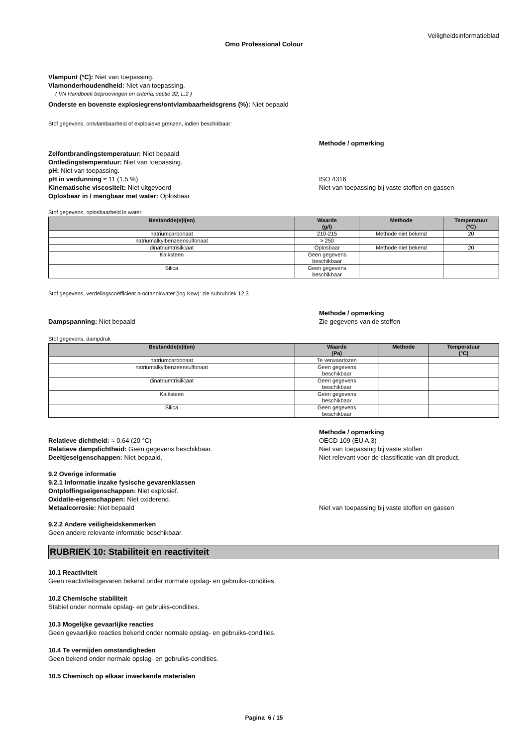Veiligheidsinformatieblad
Omo Professional Colour
Vlampunt (°C): Niet van toepassing.
Vlamonderhoudendheid: Niet van toepassing.
( VN Handboek beproevingen en criteria, sectie 32, L.2 )
Onderste en bovenste explosiegrens/ontvlambaarheidsgrens (%): Niet bepaald
Stof gegevens, ontvlambaarheid of explosieve grenzen, indien beschikbaar:
Methode / opmerking
Zelfontbrandingstemperatuur: Niet bepaald
Ontledingstemperatuur: Niet van toepassing.
pH: Niet van toepassing.
pH in verdunning ≈ 11 (1.5 %) ISO 4316
Kinematische viscositeit: Niet uitgevoerd Niet van toepassing bij vaste stoffen en gassen
Oplosbaar in / mengbaar met water: Oplosbaar
Stof gegevens, oplosbaarheid in water:
| Bestandde(e)l(en) | Waarde (g/l) | Methode | Temperatuur (°C) |
| --- | --- | --- | --- |
| natriumcarbonaat | 210-215 | Methode niet bekend | 20 |
| natriumalkylbenzeensulfonaat | > 250 | | |
| dinatriumtrisilicaat | Oplosbaar | Methode niet bekend | 20 |
| Kalksteen | Geen gegevens beschikbaar | | |
| Silica | Geen gegevens beschikbaar | | |
Stof gegevens, verdelingscoëfficient n-octanol/water (log Kow): zie subrubriek 12.3
Methode / opmerking
Dampspanning: Niet bepaald Zie gegevens van de stoffen
Stof gegevens, dampdruk
| Bestandde(e)l(en) | Waarde (Pa) | Methode | Temperatuur (°C) |
| --- | --- | --- | --- |
| natriumcarbonaat | Te verwaarlozen | | |
| natriumalkylbenzeensulfonaat | Geen gegevens beschikbaar | | |
| dinatriumtrisilicaat | Geen gegevens beschikbaar | | |
| Kalksteen | Geen gegevens beschikbaar | | |
| Silica | Geen gegevens beschikbaar | | |
Methode / opmerking
Relatieve dichtheid: ≈ 0.64 (20 °C) OECD 109 (EU A.3)
Relatieve dampdichtheid: Geen gegevens beschikbaar. Niet van toepassing bij vaste stoffen
Deeltjeseigenschappen: Niet bepaald. Niet relevant voor de classificatie van dit product.
9.2 Overige informatie
9.2.1 Informatie inzake fysische gevarenklassen
Ontploffingseigenschappen: Niet explosief.
Oxidatie-eigenschappen: Niet oxiderend.
Metaalcorrosie: Niet bepaald Niet van toepassing bij vaste stoffen en gassen
9.2.2 Andere veiligheidskenmerken
Geen andere relevante informatie beschikbaar.
RUBRIEK 10: Stabiliteit en reactiviteit
10.1 Reactiviteit
Geen reactiviteitsgevaren bekend onder normale opslag- en gebruiks-condities.
10.2 Chemische stabiliteit
Stabiel onder normale opslag- en gebruiks-condities.
10.3 Mogelijke gevaarlijke reacties
Geen gevaarlijke reacties bekend onder normale opslag- en gebruiks-condities.
10.4 Te vermijden omstandigheden
Geen bekend onder normale opslag- en gebruiks-condities.
10.5 Chemisch op elkaar inwerkende materialen
Pagina 6 / 15